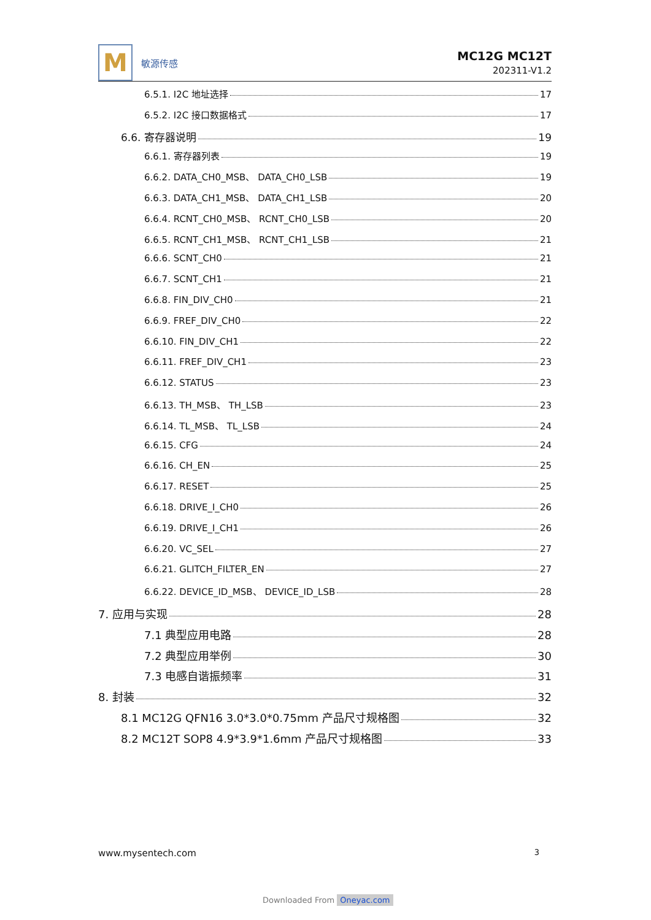M
敏源传感
MC12G MC12T
202311-V1.2
6.5.1. I2C 地址选择 17
6.5.2. I2C 接口数据格式 17
6.6. 寄存器说明 19
6.6.1. 寄存器列表 19
6.6.2. DATA_CH0_MSB、 DATA_CH0_LSB 19
6.6.3. DATA_CH1_MSB、 DATA_CH1_LSB 20
6.6.4. RCNT_CH0_MSB、 RCNT_CH0_LSB 20
6.6.5. RCNT_CH1_MSB、 RCNT_CH1_LSB 21
6.6.6. SCNT_CH0 21
6.6.7. SCNT_CH1 21
6.6.8. FIN_DIV_CH0 21
6.6.9. FREF_DIV_CH0 22
6.6.10. FIN_DIV_CH1 22
6.6.11. FREF_DIV_CH1 23
6.6.12. STATUS 23
6.6.13. TH_MSB、 TH_LSB 23
6.6.14. TL_MSB、 TL_LSB 24
6.6.15. CFG 24
6.6.16. CH_EN 25
6.6.17. RESET 25
6.6.18. DRIVE_I_CH0 26
6.6.19. DRIVE_I_CH1 26
6.6.20. VC_SEL 27
6.6.21. GLITCH_FILTER_EN 27
6.6.22. DEVICE_ID_MSB、 DEVICE_ID_LSB 28
7. 应用与实现 28
7.1 典型应用电路 28
7.2 典型应用举例 30
7.3 电感自谐振频率 31
8. 封装 32
8.1 MC12G QFN16 3.0*3.0*0.75mm 产品尺寸规格图 32
8.2 MC12T SOP8 4.9*3.9*1.6mm 产品尺寸规格图 33
www.mysentech.com 3
Downloaded From Oneyac.com